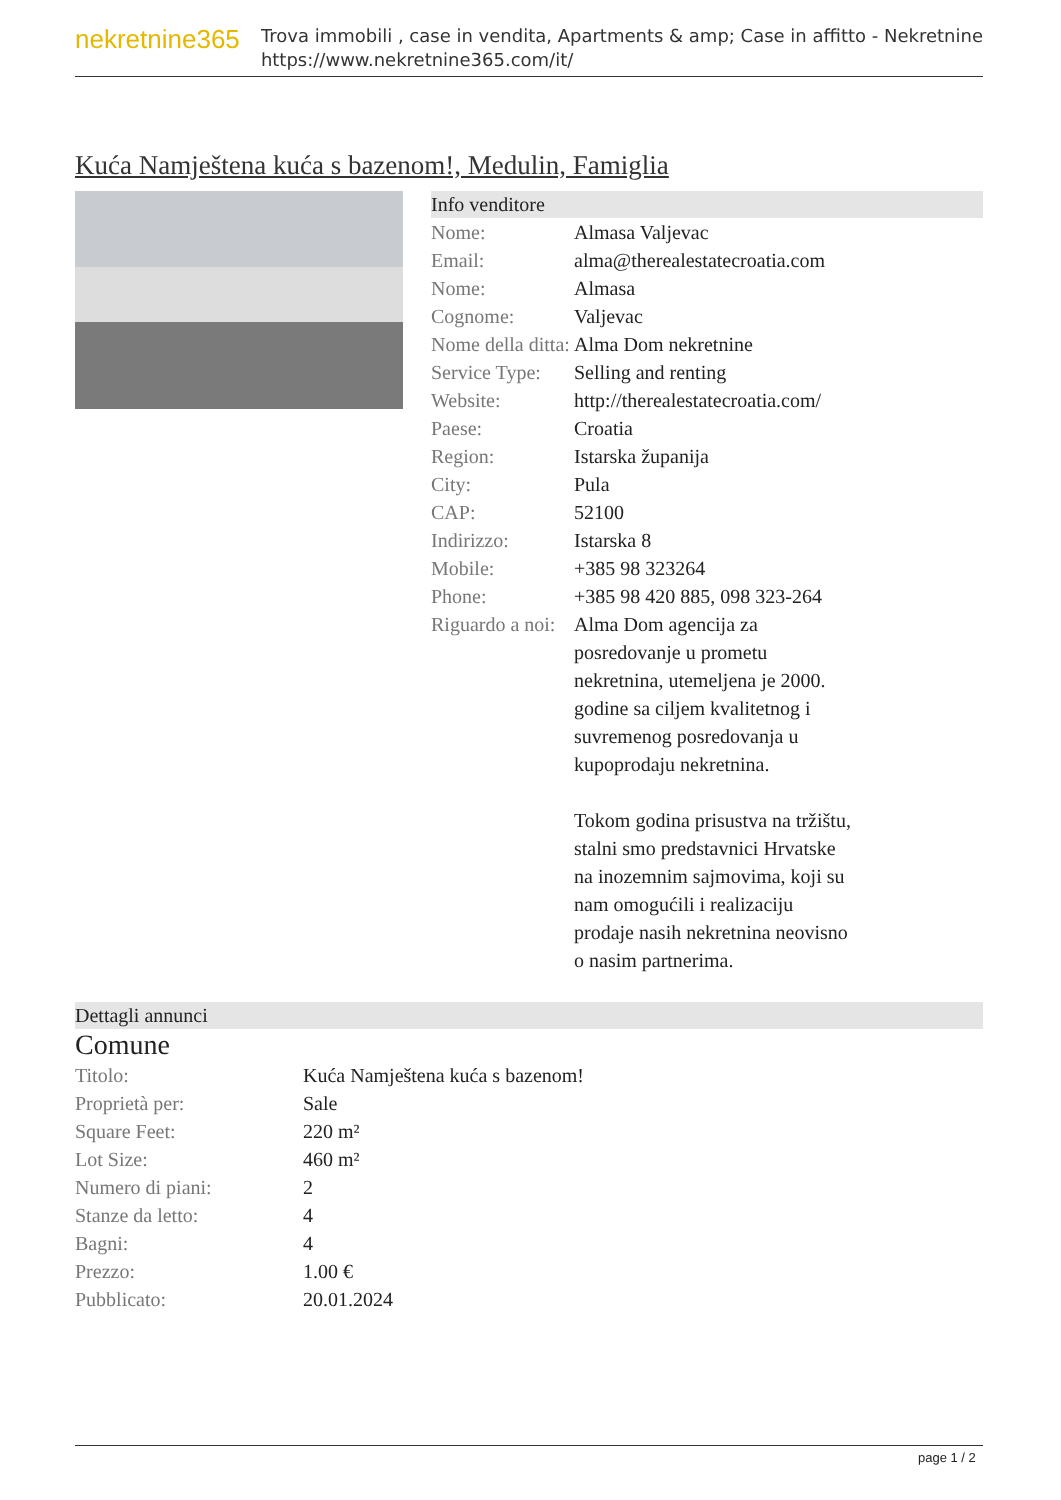nekretnine365
Trova immobili , case in vendita, Apartments & amp; Case in affitto - Nekretnine
https://www.nekretnine365.com/it/
Kuća Namještena kuća s bazenom!, Medulin, Famiglia
Info venditore
| Nome: | Almasa Valjevac |
| Email: | alma@therealestatecroatia.com |
| Nome: | Almasa |
| Cognome: | Valjevac |
| Nome della ditta: | Alma Dom nekretnine |
| Service Type: | Selling and renting |
| Website: | http://therealestatecroatia.com/ |
| Paese: | Croatia |
| Region: | Istarska županija |
| City: | Pula |
| CAP: | 52100 |
| Indirizzo: | Istarska 8 |
| Mobile: | +385 98 323264 |
| Phone: | +385 98 420 885, 098 323-264 |
| Riguardo a noi: | Alma Dom agencija za posredovanje u prometu nekretnina, utemeljena je 2000. godine sa ciljem kvalitetnog i suvremenog posredovanja u kupoprodaju nekretnina. Tokom godina prisustva na tržištu, stalni smo predstavnici Hrvatske na inozemnim sajmovima, koji su nam omogućili i realizaciju prodaje nasih nekretnina neovisno o nasim partnerima. |
Dettagli annunci
Comune
| Titolo: | Kuća Namještena kuća s bazenom! |
| Proprietà per: | Sale |
| Square Feet: | 220 m² |
| Lot Size: | 460 m² |
| Numero di piani: | 2 |
| Stanze da letto: | 4 |
| Bagni: | 4 |
| Prezzo: | 1.00 € |
| Pubblicato: | 20.01.2024 |
page 1 / 2